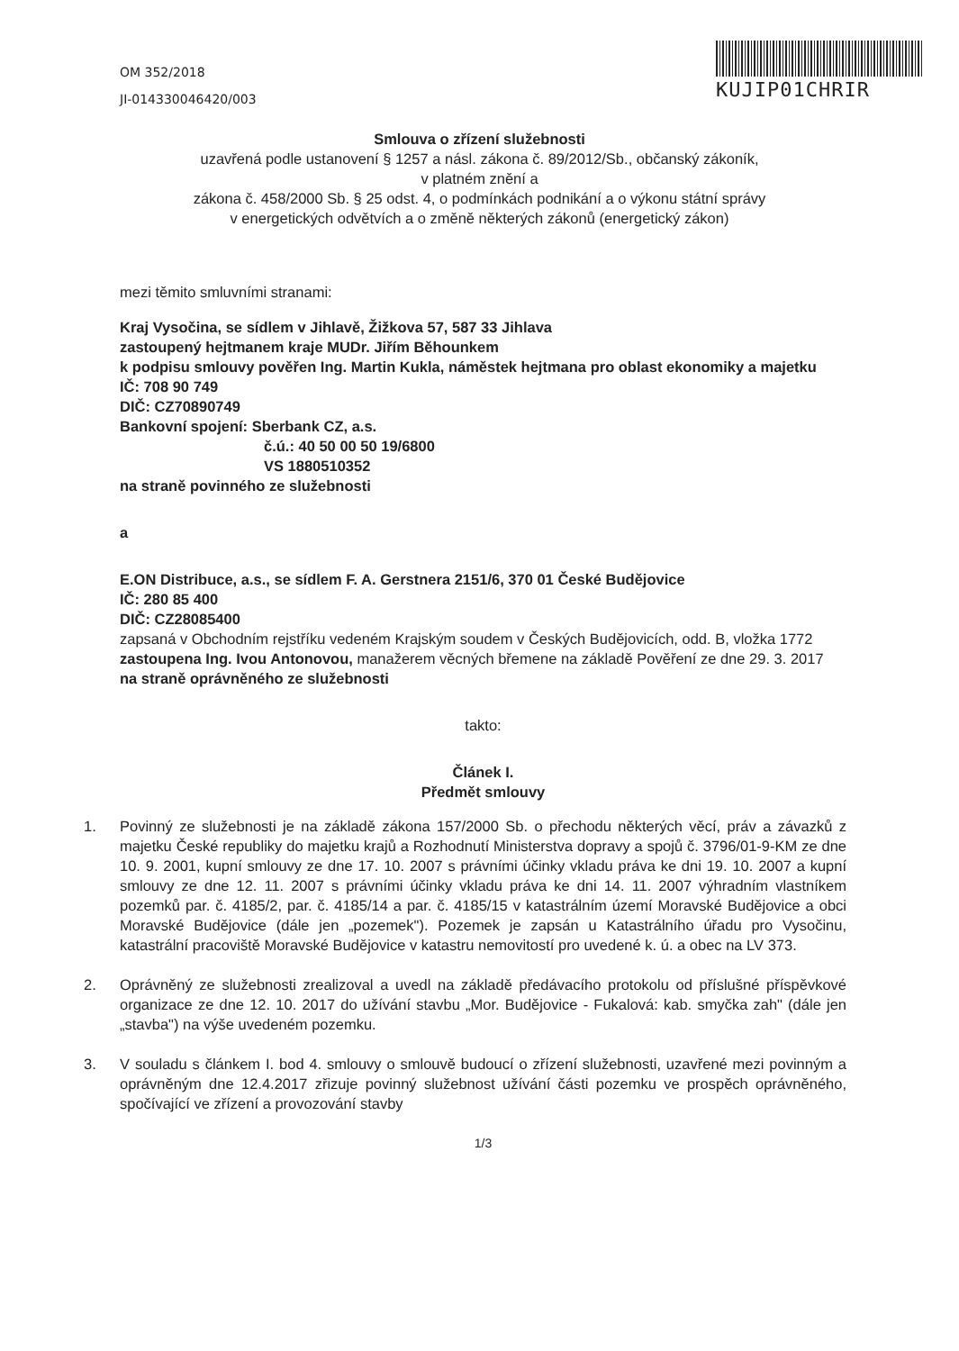OM 352/2018
JI-014330046420/003
KUJIP01CHRIR
Smlouva o zřízení služebnosti
uzavřená podle ustanovení § 1257 a násl. zákona č. 89/2012/Sb., občanský zákoník,
v platném znění a
zákona č. 458/2000 Sb. § 25 odst. 4, o podmínkách podnikání a o výkonu státní správy
v energetických odvětvích a o změně některých zákonů (energetický zákon)
mezi těmito smluvními stranami:
Kraj Vysočina, se sídlem v Jihlavě, Žižkova 57, 587 33 Jihlava
zastoupený hejtmanem kraje MUDr. Jiřím Běhounkem
k podpisu smlouvy pověřen Ing. Martin Kukla, náměstek hejtmana pro oblast ekonomiky a majetku
IČ: 708 90 749
DIČ: CZ70890749
Bankovní spojení: Sberbank CZ, a.s.
č.ú.: 40 50 00 50 19/6800
VS 1880510352
na straně povinného ze služebnosti
a
E.ON Distribuce, a.s., se sídlem F. A. Gerstnera 2151/6, 370 01 České Budějovice
IČ: 280 85 400
DIČ: CZ28085400
zapsaná v Obchodním rejstříku vedeném Krajským soudem v Českých Budějovicích, odd. B, vložka 1772
zastoupena Ing. Ivou Antonovou, manažerem věcných břemene na základě Pověření ze dne 29. 3. 2017
na straně oprávněného ze služebnosti
takto:
Článek I.
Předmět smlouvy
1. Povinný ze služebnosti je na základě zákona 157/2000 Sb. o přechodu některých věcí, práv a závazků z majetku České republiky do majetku krajů a Rozhodnutí Ministerstva dopravy a spojů č. 3796/01-9-KM ze dne 10. 9. 2001, kupní smlouvy ze dne 17. 10. 2007 s právními účinky vkladu práva ke dni 19. 10. 2007 a kupní smlouvy ze dne 12. 11. 2007 s právními účinky vkladu práva ke dni 14. 11. 2007 výhradním vlastníkem pozemků par. č. 4185/2, par. č. 4185/14 a par. č. 4185/15 v katastrálním území Moravské Budějovice a obci Moravské Budějovice (dále jen „pozemek"). Pozemek je zapsán u Katastrálního úřadu pro Vysočinu, katastrální pracoviště Moravské Budějovice v katastru nemovitostí pro uvedené k. ú. a obec na LV 373.
2. Oprávněný ze služebnosti zrealizoval a uvedl na základě předávacího protokolu od příslušné příspěvkové organizace ze dne 12. 10. 2017 do užívání stavbu „Mor. Budějovice - Fukalová: kab. smyčka zah" (dále jen „stavba") na výše uvedeném pozemku.
3. V souladu s článkem I. bod 4. smlouvy o smlouvě budoucí o zřízení služebnosti, uzavřené mezi povinným a oprávněným dne 12.4.2017 zřizuje povinný služebnost užívání části pozemku ve prospěch oprávněného, spočívající ve zřízení a provozování stavby
1/3